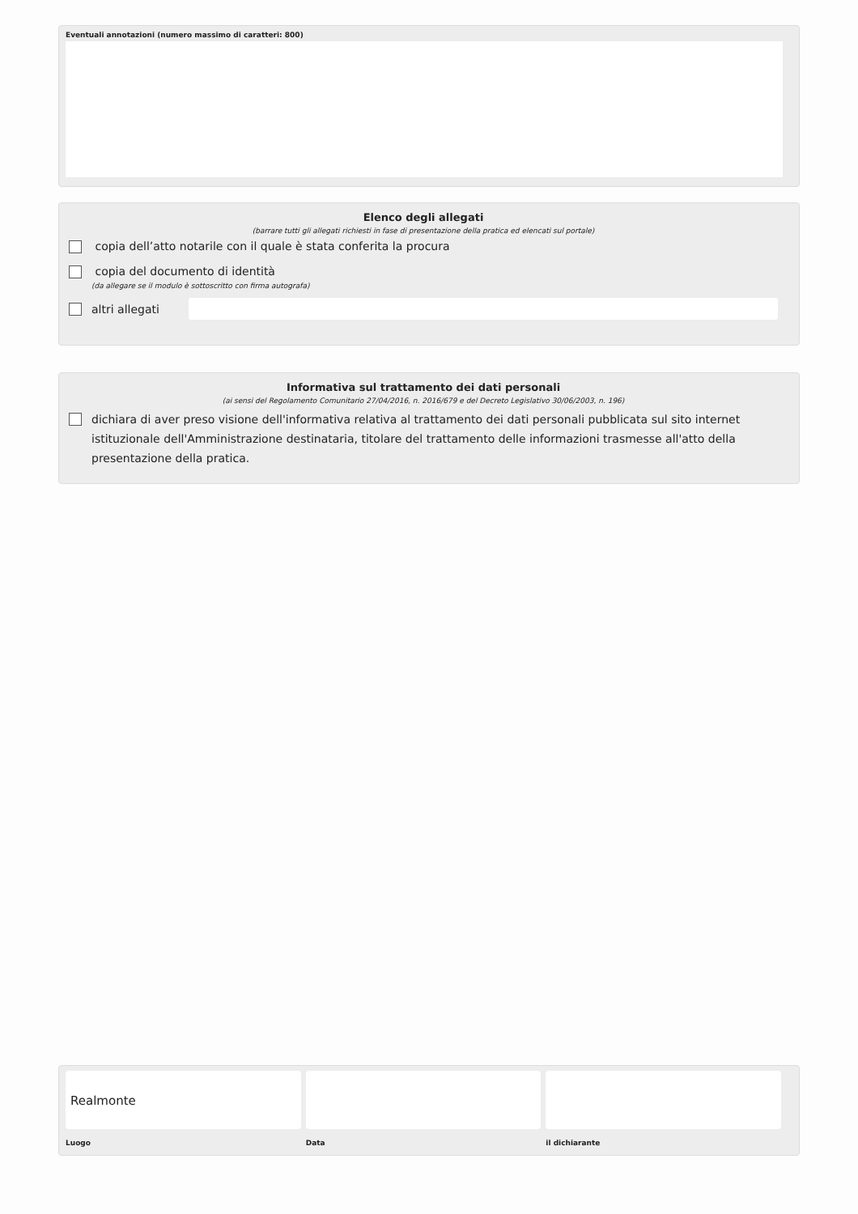Eventuali annotazioni (numero massimo di caratteri: 800)
Elenco degli allegati
(barrare tutti gli allegati richiesti in fase di presentazione della pratica ed elencati sul portale)
copia dell’atto notarile con il quale è stata conferita la procura
copia del documento di identità
(da allegare se il modulo è sottoscritto con firma autografa)
altri allegati
Informativa sul trattamento dei dati personali
(ai sensi del Regolamento Comunitario 27/04/2016, n. 2016/679 e del Decreto Legislativo 30/06/2003, n. 196)
dichiara di aver preso visione dell'informativa relativa al trattamento dei dati personali pubblicata sul sito internet istituzionale dell'Amministrazione destinataria, titolare del trattamento delle informazioni trasmesse all'atto della presentazione della pratica.
Realmonte
Luogo
Data il dichiarante